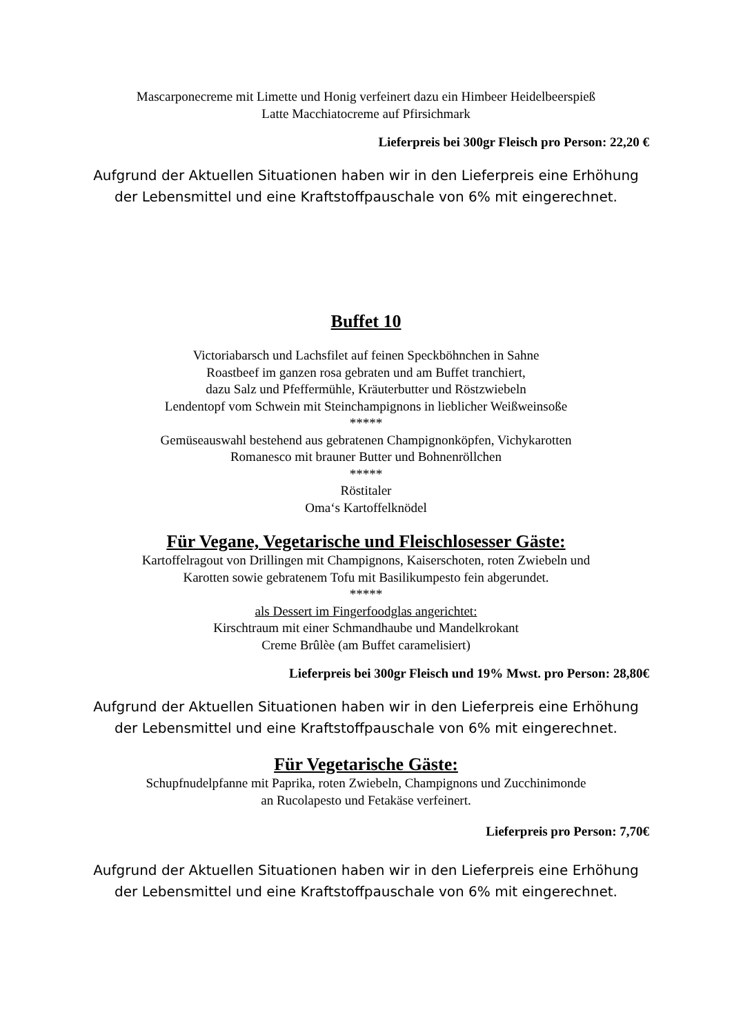Mascarponecreme mit Limette und Honig verfeinert dazu ein Himbeer Heidelbeerspieß
Latte Macchiatocreme auf Pfirsichmark
Lieferpreis bei 300gr Fleisch pro Person: 22,20 €
Aufgrund der Aktuellen Situationen haben wir in den Lieferpreis eine Erhöhung der Lebensmittel und eine Kraftstoffpauschale von 6% mit eingerechnet.
Buffet 10
Victoriabarsch und Lachsfilet auf feinen Speckböhnchen in Sahne
Roastbeef im ganzen rosa gebraten und am Buffet tranchiert,
dazu Salz und Pfeffermühle, Kräuterbutter und Röstzwiebeln
Lendentopf vom Schwein mit Steinchampignons in lieblicher Weißweinsoße
*****
Gemüseauswahl bestehend aus gebratenen Champignonköpfen, Vichykarotten
Romanesco mit brauner Butter und Bohnenröllchen
*****
Röstitaler
Oma‘s Kartoffelknödel
Für Vegane, Vegetarische und Fleischlosesser Gäste:
Kartoffelragout von Drillingen mit Champignons, Kaiserschoten, roten Zwiebeln und
Karotten sowie gebratenem Tofu mit Basilikumpesto fein abgerundet.
*****
als Dessert im Fingerfoodglas angerichtet:
Kirschtraum mit einer Schmandhaube und Mandelkrokant
Creme Brûlèe (am Buffet caramelisiert)
Lieferpreis bei 300gr Fleisch und 19% Mwst. pro Person: 28,80€
Aufgrund der Aktuellen Situationen haben wir in den Lieferpreis eine Erhöhung der Lebensmittel und eine Kraftstoffpauschale von 6% mit eingerechnet.
Für Vegetarische Gäste:
Schupfnudelpfanne mit Paprika, roten Zwiebeln, Champignons und Zucchinimonde
an Rucolapesto und Fetakäse verfeinert.
Lieferpreis pro Person: 7,70€
Aufgrund der Aktuellen Situationen haben wir in den Lieferpreis eine Erhöhung der Lebensmittel und eine Kraftstoffpauschale von 6% mit eingerechnet.